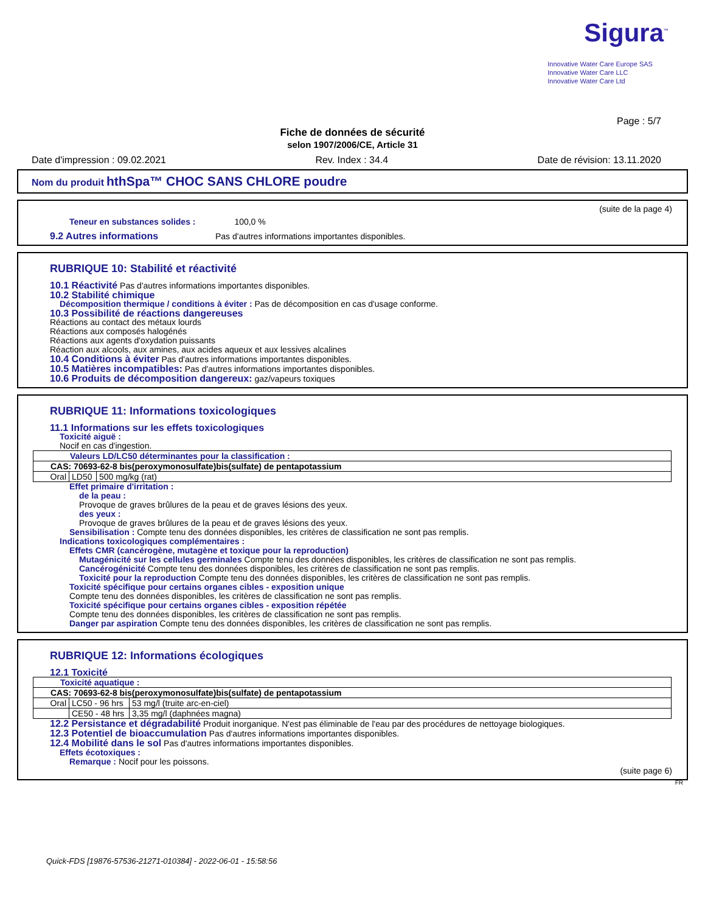Sigura<sup>™</sup>
Innovative Water Care Europe SAS
Innovative Water Care LLC
Innovative Water Care Ltd
Page : 5/7
Fiche de données de sécurité
selon 1907/2006/CE, Article 31
Date d'impression : 09.02.2021 Rev. Index : 34.4 Date de révision: 13.11.2020
Nom du produit hthSpa™ CHOC SANS CHLORE poudre
(suite de la page 4)
Teneur en substances solides : 100,0 %
9.2 Autres informations Pas d'autres informations importantes disponibles.
RUBRIQUE 10: Stabilité et réactivité
10.1 Réactivité Pas d'autres informations importantes disponibles.
10.2 Stabilité chimique
Décomposition thermique / conditions à éviter : Pas de décomposition en cas d'usage conforme.
10.3 Possibilité de réactions dangereuses
Réactions au contact des métaux lourds
Réactions aux composés halogénés
Réactions aux agents d'oxydation puissants
Réaction aux alcools, aux amines, aux acides aqueux et aux lessives alcalines
10.4 Conditions à éviter Pas d'autres informations importantes disponibles.
10.5 Matières incompatibles: Pas d'autres informations importantes disponibles.
10.6 Produits de décomposition dangereux: gaz/vapeurs toxiques
RUBRIQUE 11: Informations toxicologiques
11.1 Informations sur les effets toxicologiques
Toxicité aiguë :
Nocif en cas d'ingestion.
| Valeurs LD/LC50 déterminantes pour la classification : | | |
| CAS: 70693-62-8 bis(peroxymonosulfate)bis(sulfate) de pentapotassium | | |
| Oral | LD50 | 500 mg/kg (rat) |
Effet primaire d'irritation :
de la peau :
Provoque de graves brûlures de la peau et de graves lésions des yeux.
des yeux :
Provoque de graves brûlures de la peau et de graves lésions des yeux.
Sensibilisation : Compte tenu des données disponibles, les critères de classification ne sont pas remplis.
Indications toxicologiques complémentaires :
Effets CMR (cancérogène, mutagène et toxique pour la reproduction)
Mutagénicité sur les cellules germinales Compte tenu des données disponibles, les critères de classification ne sont pas remplis.
Cancérogénicité Compte tenu des données disponibles, les critères de classification ne sont pas remplis.
Toxicité pour la reproduction Compte tenu des données disponibles, les critères de classification ne sont pas remplis.
Toxicité spécifique pour certains organes cibles - exposition unique
Compte tenu des données disponibles, les critères de classification ne sont pas remplis.
Toxicité spécifique pour certains organes cibles - exposition répétée
Compte tenu des données disponibles, les critères de classification ne sont pas remplis.
Danger par aspiration Compte tenu des données disponibles, les critères de classification ne sont pas remplis.
RUBRIQUE 12: Informations écologiques
12.1 Toxicité
| Toxicité aquatique : | | |
| CAS: 70693-62-8 bis(peroxymonosulfate)bis(sulfate) de pentapotassium | | |
| Oral | LC50 - 96 hrs | 53 mg/l (truite arc-en-ciel) |
| | CE50 - 48 hrs | 3,35 mg/l (daphnées magna) |
12.2 Persistance et dégradabilité Produit inorganique. N'est pas éliminable de l'eau par des procédures de nettoyage biologiques.
12.3 Potentiel de bioaccumulation Pas d'autres informations importantes disponibles.
12.4 Mobilité dans le sol Pas d'autres informations importantes disponibles.
Effets écotoxiques :
Remarque : Nocif pour les poissons.
(suite page 6)
FR
Quick-FDS [19876-57536-21271-010384] - 2022-06-01 - 15:58:56